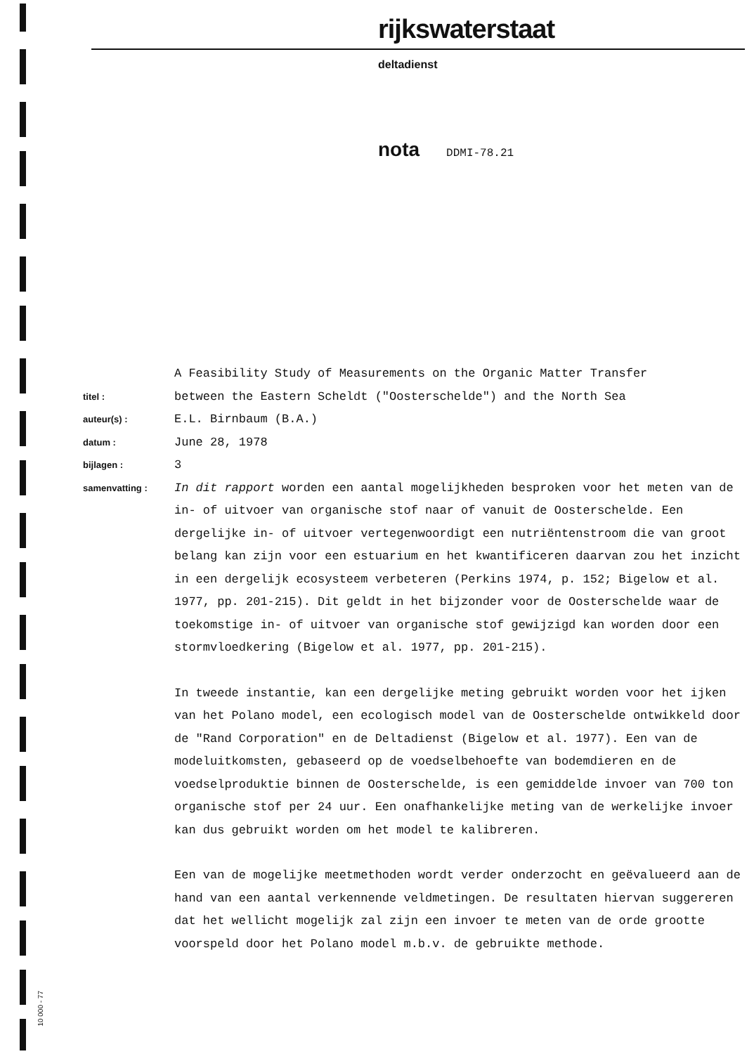rijkswaterstaat
deltadienst
nota DDMI-78.21
A Feasibility Study of Measurements on the Organic Matter Transfer
titel :
between the Eastern Scheldt ("Oosterschelde") and the North Sea
auteur(s) :
E.L. Birnbaum (B.A.)
datum :
June 28, 1978
bijlagen :
3
samenvatting :
In dit rapport worden een aantal mogelijkheden besproken voor het meten van de in- of uitvoer van organische stof naar of vanuit de Oosterschelde. Een dergelijke in- of uitvoer vertegenwoordigt een nutriëntenstroom die van groot belang kan zijn voor een estuarium en het kwantificeren daarvan zou het inzicht in een dergelijk ecosysteem verbeteren (Perkins 1974, p. 152; Bigelow et al. 1977, pp. 201-215). Dit geldt in het bijzonder voor de Oosterschelde waar de toekomstige in- of uitvoer van organische stof gewijzigd kan worden door een stormvloedkering (Bigelow et al. 1977, pp. 201-215).
In tweede instantie, kan een dergelijke meting gebruikt worden voor het ijken van het Polano model, een ecologisch model van de Oosterschelde ontwikkeld door de "Rand Corporation" en de Deltadienst (Bigelow et al. 1977). Een van de modeluitkomsten, gebaseerd op de voedselbehoefte van bodemdieren en de voedselproduktie binnen de Oosterschelde, is een gemiddelde invoer van 700 ton organische stof per 24 uur. Een onafhankelijke meting van de werkelijke invoer kan dus gebruikt worden om het model te kalibreren.
Een van de mogelijke meetmethoden wordt verder onderzocht en geëvalueerd aan de hand van een aantal verkennende veldmetingen. De resultaten hiervan suggereren dat het wellicht mogelijk zal zijn een invoer te meten van de orde grootte voorspeld door het Polano model m.b.v. de gebruikte methode.
10 000 - 77